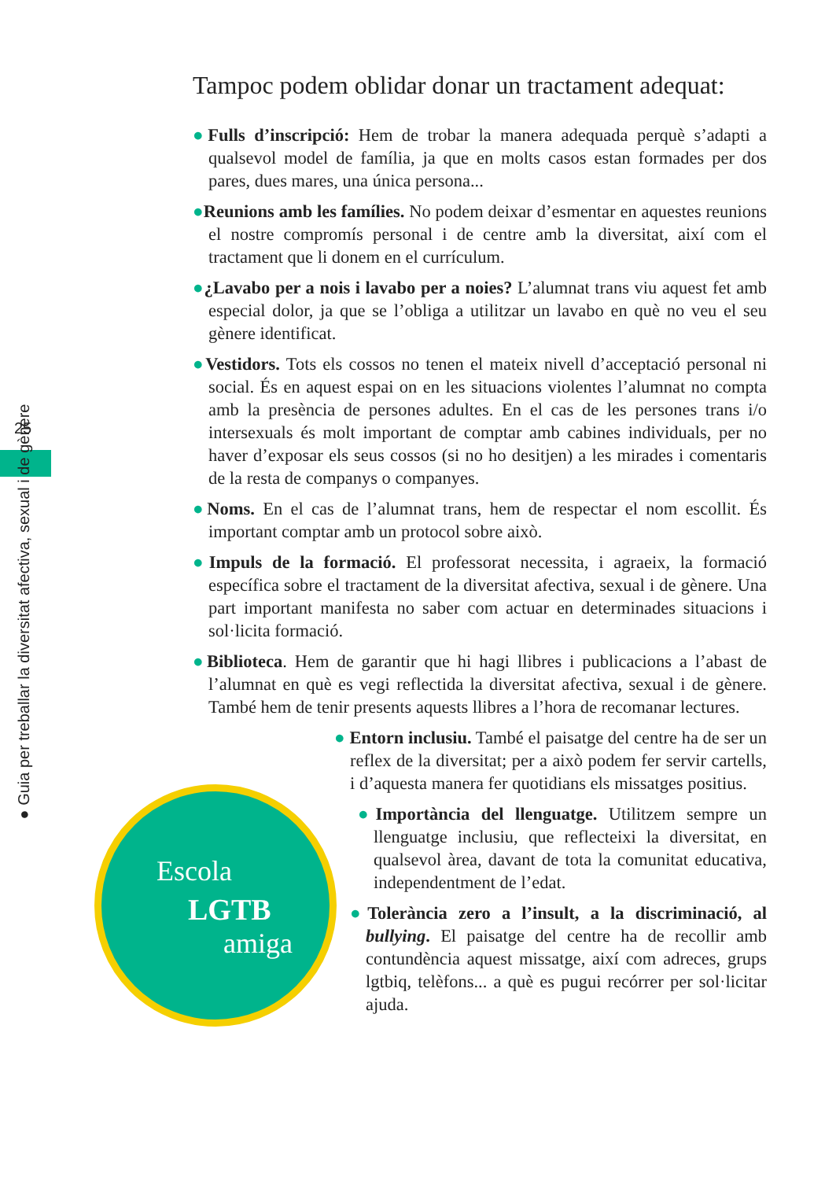25
● Guia per treballar la diversitat afectiva, sexual i de gènere
Tampoc podem oblidar donar un tractament adequat:
●Fulls d’inscripció: Hem de trobar la manera adequada perquè s’adapti a qualsevol model de família, ja que en molts casos estan formades per dos pares, dues mares, una única persona...
●Reunions amb les famílies. No podem deixar d’esmentar en aquestes reunions el nostre compromís personal i de centre amb la diversitat, així com el tractament que li donem en el currículum.
●¿Lavabo per a nois i lavabo per a noies? L’alumnat trans viu aquest fet amb especial dolor, ja que se l’obliga a utilitzar un lavabo en què no veu el seu gènere identificat.
●Vestidors. Tots els cossos no tenen el mateix nivell d’acceptació personal ni social. És en aquest espai on en les situacions violentes l’alumnat no compta amb la presència de persones adultes. En el cas de les persones trans i/o intersexuals és molt important de comptar amb cabines individuals, per no haver d’exposar els seus cossos (si no ho desitjen) a les mirades i comentaris de la resta de companys o companyes.
●Noms. En el cas de l’alumnat trans, hem de respectar el nom escollit. És important comptar amb un protocol sobre això.
●Impuls de la formació. El professorat necessita, i agraeix, la formació específica sobre el tractament de la diversitat afectiva, sexual i de gènere. Una part important manifesta no saber com actuar en determinades situacions i sol·licita formació.
●Biblioteca. Hem de garantir que hi hagi llibres i publicacions a l’abast de l’alumnat en què es vegi reflectida la diversitat afectiva, sexual i de gènere. També hem de tenir presents aquests llibres a l’hora de recomanar lectures.
● Entorn inclusiu. També el paisatge del centre ha de ser un reflex de la diversitat; per a això podem fer servir cartells, i d’aquesta manera fer quotidians els missatges positius.
●Importància del llenguatge. Utilitzem sempre un llenguatge inclusiu, que reflecteixi la diversitat, en qualsevol àrea, davant de tota la comunitat educativa, independentment de l’edat.
●Tolerància zero a l’insult, a la discriminació, al bullying. El paisatge del centre ha de recollir amb contundència aquest missatge, així com adreces, grups lgtbiq, telèfons... a què es pugui recórrer per sol·licitar ajuda.
Escola
LGTB
amiga